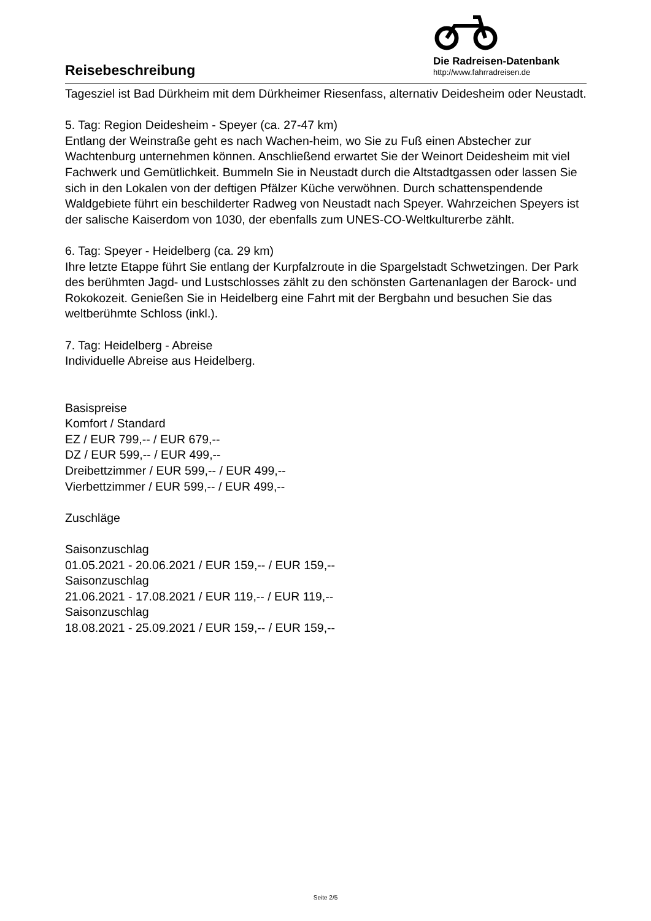Reisebeschreibung
Die Radreisen-Datenbank
http://www.fahrradreisen.de
Tagesziel ist Bad Dürkheim mit dem Dürkheimer Riesenfass, alternativ Deidesheim oder Neustadt.
5. Tag: Region Deidesheim - Speyer (ca. 27-47 km)
Entlang der Weinstraße geht es nach Wachen-heim, wo Sie zu Fuß einen Abstecher zur Wachtenburg unternehmen können. Anschließend erwartet Sie der Weinort Deidesheim mit viel Fachwerk und Gemütlichkeit. Bummeln Sie in Neustadt durch die Altstadtgassen oder lassen Sie sich in den Lokalen von der deftigen Pfälzer Küche verwöhnen. Durch schattenspendende Waldgebiete führt ein beschilderter Radweg von Neustadt nach Speyer. Wahrzeichen Speyers ist der salische Kaiserdom von 1030, der ebenfalls zum UNES-CO-Weltkulturerbe zählt.
6. Tag: Speyer - Heidelberg (ca. 29 km)
Ihre letzte Etappe führt Sie entlang der Kurpfalzroute in die Spargelstadt Schwetzingen. Der Park des berühmten Jagd- und Lustschlosses zählt zu den schönsten Gartenanlagen der Barock- und Rokokozeit. Genießen Sie in Heidelberg eine Fahrt mit der Bergbahn und besuchen Sie das weltberühmte Schloss (inkl.).
7. Tag: Heidelberg - Abreise
Individuelle Abreise aus Heidelberg.
Basispreise
Komfort / Standard
EZ / EUR 799,-- / EUR 679,--
DZ / EUR 599,-- / EUR 499,--
Dreibettzimmer / EUR 599,-- / EUR 499,--
Vierbettzimmer / EUR 599,-- / EUR 499,--
Zuschläge
Saisonzuschlag
01.05.2021 - 20.06.2021 / EUR 159,-- / EUR 159,--
Saisonzuschlag
21.06.2021 - 17.08.2021 / EUR 119,-- / EUR 119,--
Saisonzuschlag
18.08.2021 - 25.09.2021 / EUR 159,-- / EUR 159,--
Seite 2/5